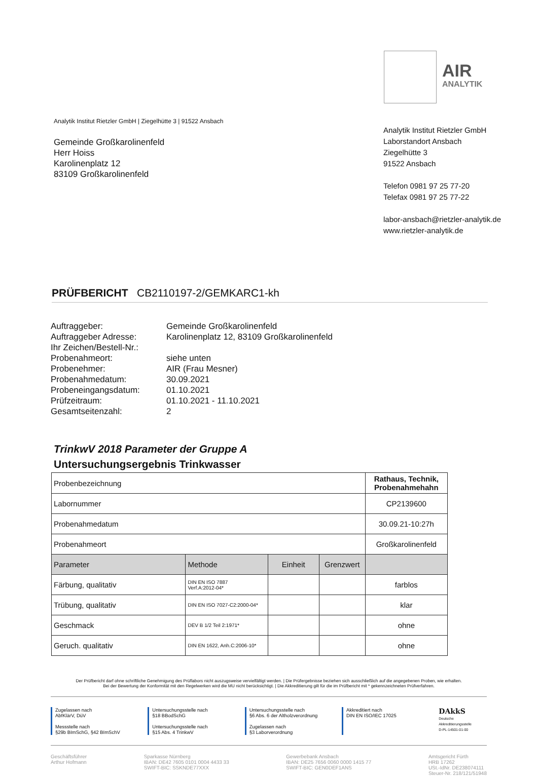AIR
ANALYTIK
Analytik Institut Rietzler GmbH | Ziegelhütte 3 | 91522 Ansbach
Gemeinde Großkarolinenfeld
Herr Hoiss
Karolinenplatz 12
83109 Großkarolinenfeld
Analytik Institut Rietzler GmbH
Laborstandort Ansbach
Ziegelhütte 3
91522 Ansbach
Telefon 0981 97 25 77-20
Telefax 0981 97 25 77-22
labor-ansbach@rietzler-analytik.de
www.rietzler-analytik.de
PRÜFBERICHT CB2110197-2/GEMKARC1-kh
| Auftraggeber: | Gemeinde Großkarolinenfeld |
| Auftraggeber Adresse: | Karolinenplatz 12, 83109 Großkarolinenfeld |
| Ihr Zeichen/Bestell-Nr.: | |
| Probenahmeort: | siehe unten |
| Probenehmer: | AIR (Frau Mesner) |
| Probenahmedatum: | 30.09.2021 |
| Probeneingangsdatum: | 01.10.2021 |
| Prüfzeitraum: | 01.10.2021 - 11.10.2021 |
| Gesamtseitenzahl: | 2 |
TrinkwV 2018 Parameter der Gruppe A
Untersuchungsergebnis Trinkwasser
| Probenbezeichnung | | | | Rathaus, Technik, Probenahmehahn |
| Labornummer | | | | CP2139600 |
| Probenahmedatum | | | | 30.09.21-10:27h |
| Probenahmeort | | | | Großkarolinenfeld |
| Parameter | Methode | Einheit | Grenzwert | |
| Färbung, qualitativ | DIN EN ISO 7887 Verf.A:2012-04* | | | farblos |
| Trübung, qualitativ | DIN EN ISO 7027-C2:2000-04* | | | klar |
| Geschmack | DEV B 1/2 Teil 2:1971* | | | ohne |
| Geruch. qualitativ | DIN EN 1622, Anh.C:2006-10* | | | ohne |
Der Prüfbericht darf ohne schriftliche Genehmigung des Prüflabors nicht auszugsweise vervielfältigt werden. | Die Prüfergebnisse beziehen sich ausschließlich auf die angegebenen Proben, wie erhalten.
Bei der Bewertung der Konformität mit den Regelwerken wird die MU nicht berücksichtigt. | Die Akkreditierung gilt für die im Prüfbericht mit * gekennzeichneten Prüfverfahren.
Zugelassen nach
AbfKlärV, DüV
Messstelle nach
§29b BImSchG, §42 BImSchV
Untersuchungsstelle nach
§18 BBodSchG
Untersuchungsstelle nach
§15 Abs. 4 TrinkwV
Untersuchungsstelle nach
§6 Abs. 6 der Altholzverordnung
Zugelassen nach
§3 Laborverordnung
Akkreditiert nach
DIN EN ISO/IEC 17025
DAkkS
Deutsche Akkreditierungsstelle
D-PL-14501-01-00
Geschäftsführer
Arthur Hofmann
Sparkasse Nürnberg
IBAN: DE42 7605 0101 0004 4433 33
SWIFT-BIC: SSKNDE77XXX
Gewerbebank Ansbach
IBAN: DE25 7656 0060 0000 1415 77
SWIFT-BIC: GEN0DEF1ANS
Amtsgericht Fürth
HRB 17262
USt.-IdNr. DE238074111
Steuer-Nr. 218/121/51948